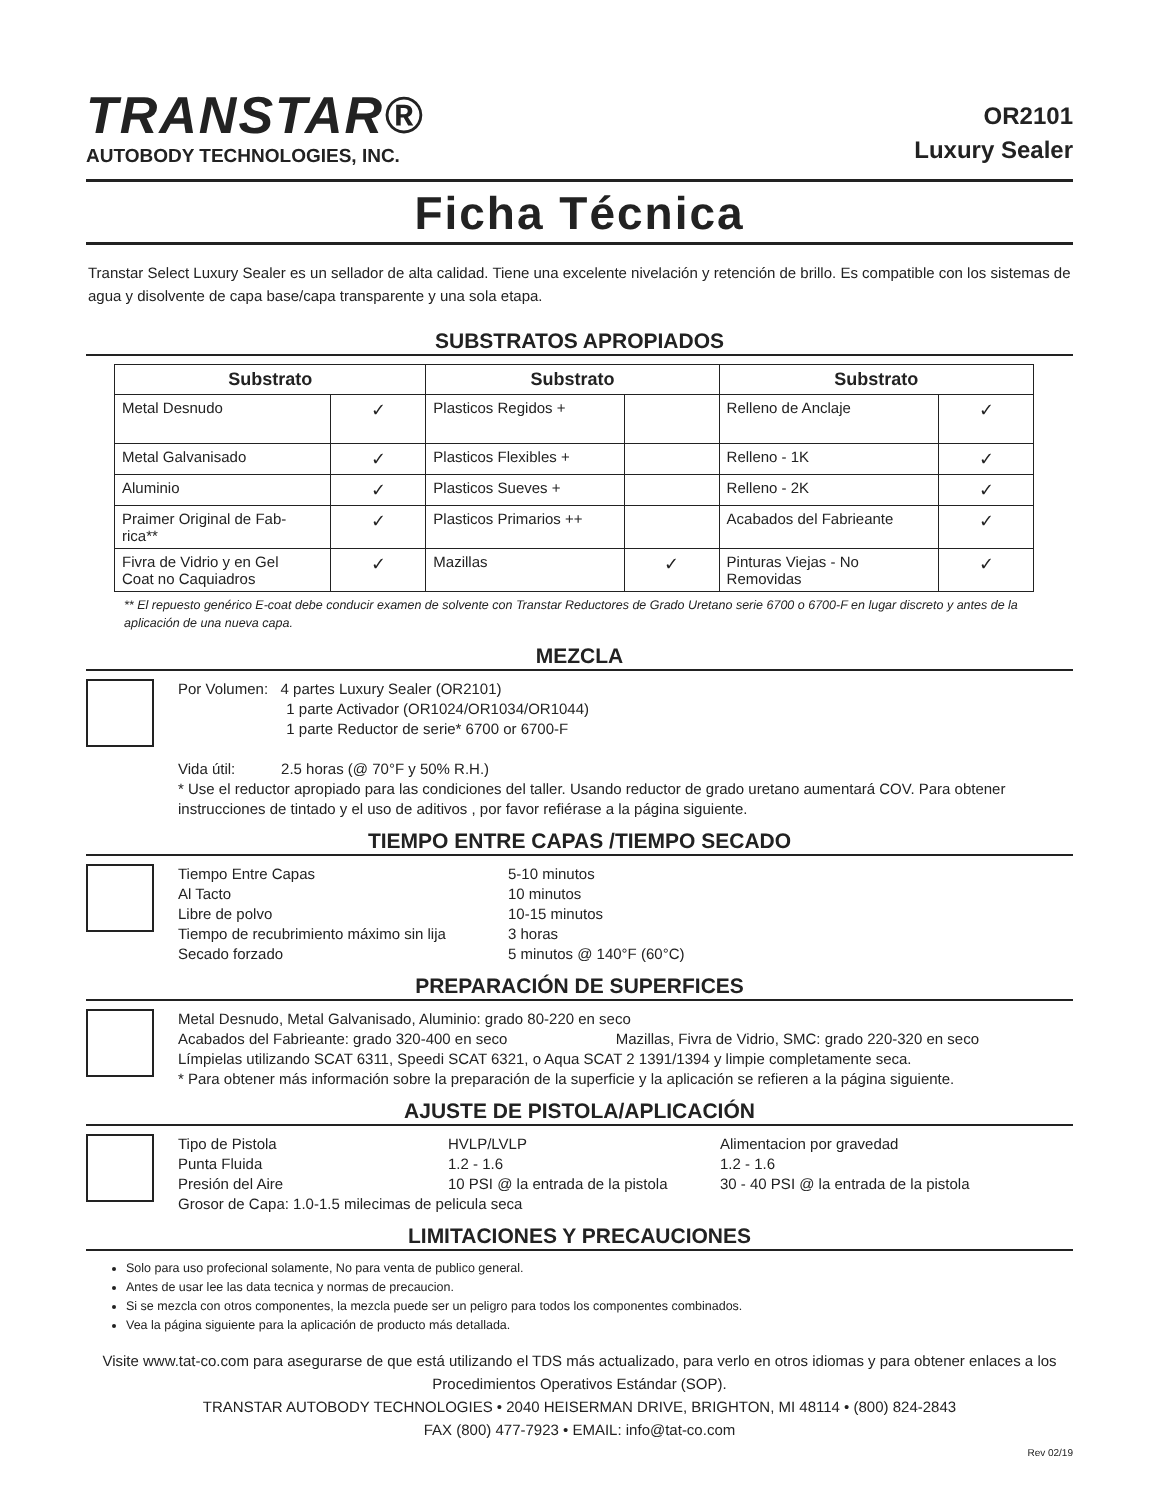TRANSTAR®
AUTOBODY TECHNOLOGIES, INC.
OR2101
Luxury Sealer
Ficha Técnica
Transtar Select Luxury Sealer es un sellador de alta calidad. Tiene una excelente nivelación y retención de brillo. Es compatible con los sistemas de agua y disolvente de capa base/capa transparente y una sola etapa.
SUBSTRATOS APROPIADOS
| Substrato | | Substrato | | Substrato | |
| --- | --- | --- | --- | --- | --- |
| Metal Desnudo | ✓ | Plasticos Regidos + | | Relleno de Anclaje | ✓ |
| Metal Galvanisado | ✓ | Plasticos Flexibles + | | Relleno - 1K | ✓ |
| Aluminio | ✓ | Plasticos Sueves + | | Relleno - 2K | ✓ |
| Praimer Original de Fab- rica** | ✓ | Plasticos Primarios ++ | | Acabados del Fabrieante | ✓ |
| Fivra de Vidrio y en Gel Coat no Caquiadros | ✓ | Mazillas | ✓ | Pinturas Viejas - No Removidas | ✓ |
** El repuesto genérico E-coat debe conducir examen de solvente con Transtar Reductores de Grado Uretano serie 6700 o 6700-F en lugar discreto y antes de la aplicación de una nueva capa.
MEZCLA
Por Volumen: 4 partes Luxury Sealer (OR2101)
1 parte Activador (OR1024/OR1034/OR1044)
1 parte Reductor de serie* 6700 or 6700-F
Vida útil: 2.5 horas (@ 70°F y 50% R.H.)
* Use el reductor apropiado para las condiciones del taller. Usando reductor de grado uretano aumentará COV. Para obtener instrucciones de tintado y el uso de aditivos , por favor refiérase a la página siguiente.
TIEMPO ENTRE CAPAS /TIEMPO SECADO
Tiempo Entre Capas 5-10 minutos Al Tacto 10 minutos Libre de polvo 10-15 minutos Tiempo de recubrimiento máximo sin lija 3 horas Secado forzado 5 minutos @ 140°F (60°C)
PREPARACIÓN DE SUPERFICES
Metal Desnudo, Metal Galvanisado, Aluminio: grado 80-220 en seco
Acabados del Fabrieante: grado 320-400 en seco Mazillas, Fivra de Vidrio, SMC: grado 220-320 en seco
Límpielas utilizando SCAT 6311, Speedi SCAT 6321, o Aqua SCAT 2 1391/1394 y limpie completamente seca.
* Para obtener más información sobre la preparación de la superficie y la aplicación se refieren a la página siguiente.
AJUSTE DE PISTOLA/APLICACIÓN
Tipo de Pistola HVLP/LVLP Alimentacion por gravedad Punta Fluida 1.2 - 1.6 1.2 - 1.6 Presión del Aire 10 PSI @ la entrada de la pistola 30 - 40 PSI @ la entrada de la pistola
Grosor de Capa: 1.0-1.5 milecimas de pelicula seca
LIMITACIONES Y PRECAUCIONES
Solo para uso profecional solamente, No para venta de publico general.
Antes de usar lee las data tecnica y normas de precaucion.
Si se mezcla con otros componentes, la mezcla puede ser un peligro para todos los componentes combinados.
Vea la página siguiente para la aplicación de producto más detallada.
Visite www.tat-co.com para asegurarse de que está utilizando el TDS más actualizado, para verlo en otros idiomas y para obtener enlaces a los Procedimientos Operativos Estándar (SOP).
TRANSTAR AUTOBODY TECHNOLOGIES • 2040 HEISERMAN DRIVE, BRIGHTON, MI 48114 • (800) 824-2843
FAX (800) 477-7923 • EMAIL: info@tat-co.com
Rev 02/19